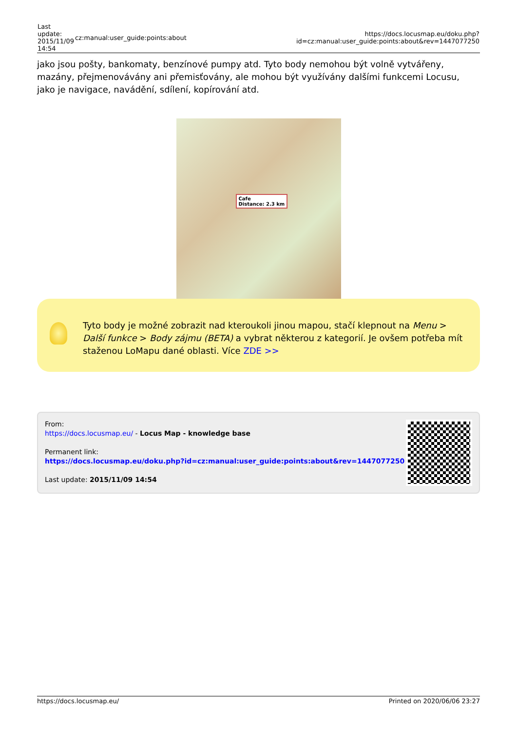| Last update: 2015/11/09 14:54 | cz:manual:user_guide:points:about | https://docs.locusmap.eu/doku.php?id=cz:manual:user_guide:points:about&rev=1447077250 |
jako jsou pošty, bankomaty, benzínové pumpy atd. Tyto body nemohou být volně vytvářeny, mazány, přejmenovávány ani přemisťovány, ale mohou být využívány dalšími funkcemi Locusu, jako je navigace, navádění, sdílení, kopírování atd.
Cafe
Distance: 2.3 km
Tyto body je možné zobrazit nad kteroukoli jinou mapou, stačí klepnout na Menu > Další funkce > Body zájmu (BETA) a vybrat některou z kategorií. Je ovšem potřeba mít staženou LoMapu dané oblasti. Více ZDE >>
From:
https://docs.locusmap.eu/ - Locus Map - knowledge base
Permanent link:
https://docs.locusmap.eu/doku.php?id=cz:manual:user_guide:points:about&rev=1447077250
Last update: 2015/11/09 14:54
https://docs.locusmap.eu/ Printed on 2020/06/06 23:27